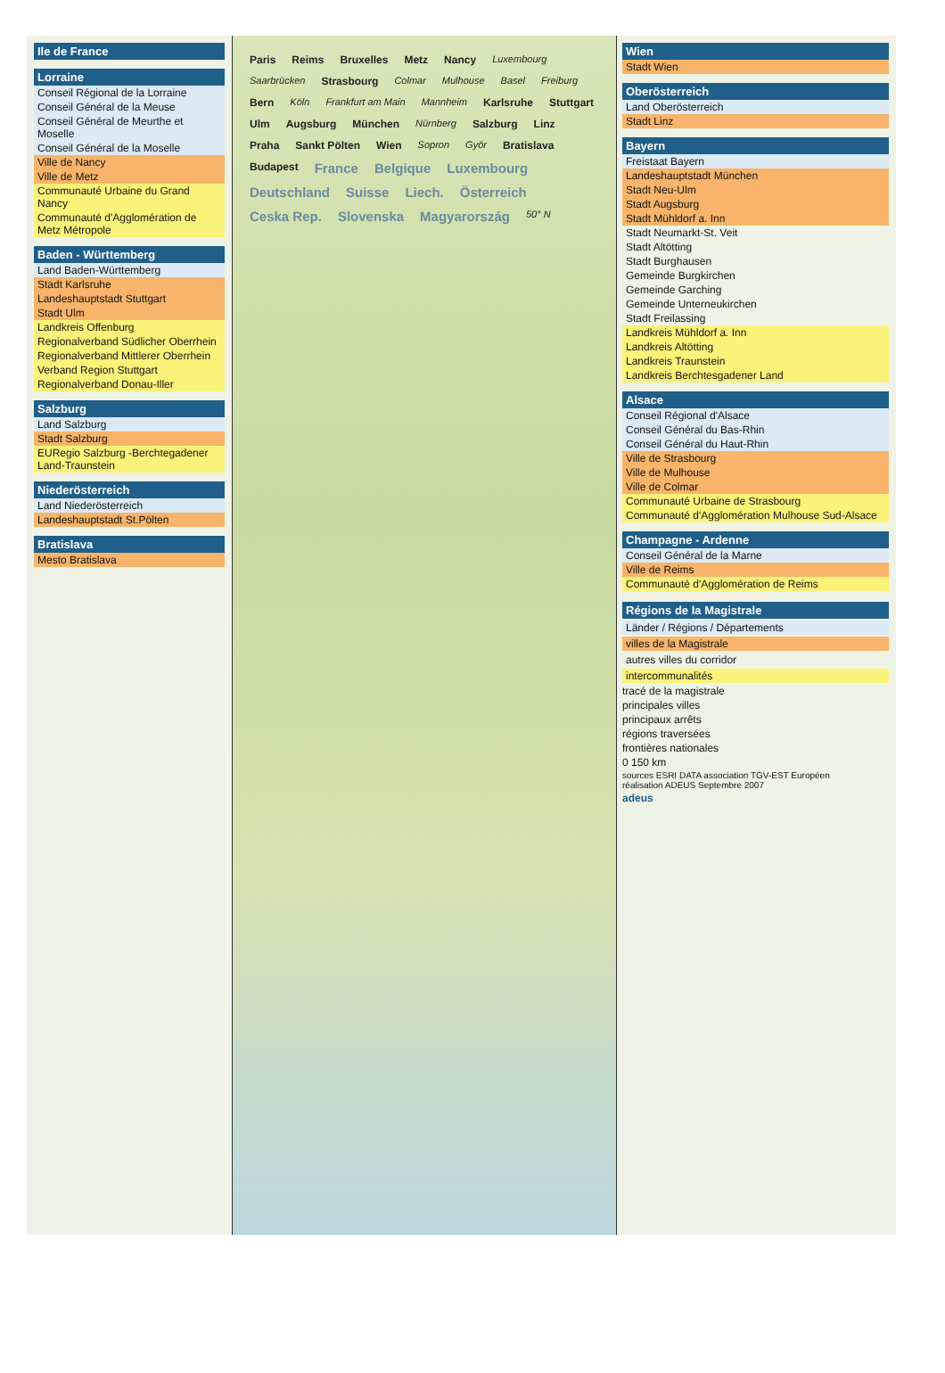Ile de France
Lorraine
Conseil Régional de la Lorraine
Conseil Général de la Meuse
Conseil Général de Meurthe et Moselle
Conseil Général de la Moselle
Ville de Nancy
Ville de Metz
Communauté Urbaine du Grand Nancy
Communauté d'Agglomération de Metz Métropole
Baden - Württemberg
Land Baden-Württemberg
Stadt Karlsruhe
Landeshauptstadt Stuttgart
Stadt Ulm
Landkreis Offenburg
Regionalverband Südlicher Oberrhein
Regionalverband Mittlerer Oberrhein
Verband Region Stuttgart
Regionalverband Donau-Iller
Salzburg
Land Salzburg
Stadt Salzburg
EURegio Salzburg -Berchtegadener Land-Traunstein
Niederösterreich
Land Niederösterreich
Landeshauptstadt St.Pölten
Bratislava
Mesto Bratislava
Paris Reims Bruxelles Metz Nancy Luxembourg Saarbrücken Strasbourg Colmar Mulhouse Basel Freiburg Bern Köln Frankfurt am Main Mannheim Karlsruhe Stuttgart Ulm Augsburg München Nürnberg Salzburg Linz Praha Sankt Pölten Wien Sopron Györ Bratislava Budapest France Belgique Luxembourg Deutschland Suisse Liech. Österreich Ceska Rep. Slovenska Magyarország 50° N
Wien
Stadt Wien
Oberösterreich
Land Oberösterreich
Stadt Linz
Bayern
Freistaat Bayern
Landeshauptstadt München
Stadt Neu-Ulm
Stadt Augsburg
Stadt Mühldorf a. Inn
Stadt Neumarkt-St. Veit
Stadt Altötting
Stadt Burghausen
Gemeinde Burgkirchen
Gemeinde Garching
Gemeinde Unterneukirchen
Stadt Freilassing
Landkreis Mühldorf a. Inn
Landkreis Altötting
Landkreis Traunstein
Landkreis Berchtesgadener Land
Alsace
Conseil Régional d'Alsace
Conseil Général du Bas-Rhin
Conseil Général du Haut-Rhin
Ville de Strasbourg
Ville de Mulhouse
Ville de Colmar
Communauté Urbaine de Strasbourg
Communauté d'Agglomération Mulhouse Sud-Alsace
Champagne - Ardenne
Conseil Général de la Marne
Ville de Reims
Communauté d'Agglomération de Reims
Régions de la Magistrale
Länder / Régions / Départements
villes de la Magistrale
autres villes du corridor
intercommunalités
tracé de la magistrale
principales villes
principaux arrêts
régions traversées
frontières nationales
0 150 km
sources ESRI DATA association TGV-EST Européen
réalisation ADEUS Septembre 2007
adeus